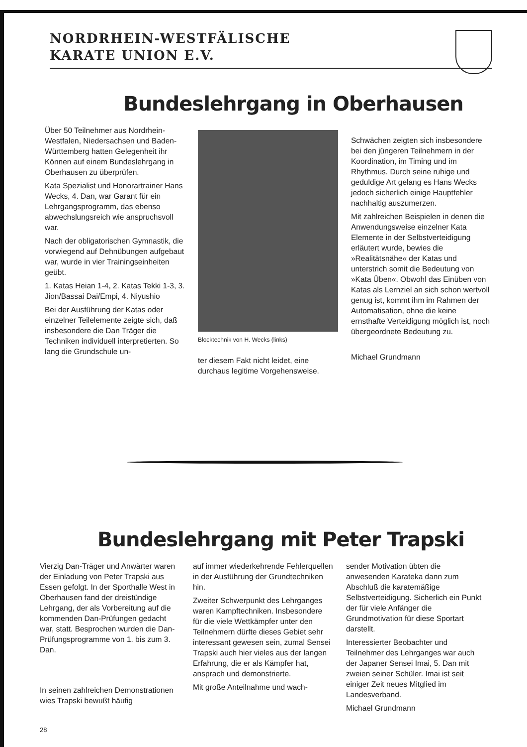NORDRHEIN-WESTFÄLISCHE
KARATE UNION E.V.
Bundeslehrgang in Oberhausen
Über 50 Teilnehmer aus Nordrhein-Westfalen, Niedersachsen und Baden-Württemberg hatten Gelegenheit ihr Können auf einem Bundeslehrgang in Oberhausen zu überprüfen.
Kata Spezialist und Honorartrainer Hans Wecks, 4. Dan, war Garant für ein Lehrgangsprogramm, das ebenso abwechslungsreich wie anspruchsvoll war.
Nach der obligatorischen Gymnastik, die vorwiegend auf Dehnübungen aufgebaut war, wurde in vier Trainingseinheiten geübt.
1. Katas Heian 1-4, 2. Katas Tekki 1-3, 3. Jion/Bassai Dai/Empi, 4. Niyushio
Bei der Ausführung der Katas oder einzelner Teilelemente zeigte sich, daß insbesondere die Dan Träger die Techniken individuell interpretierten. So lang die Grundschule un-
Blocktechnik von H. Wecks (links)
ter diesem Fakt nicht leidet, eine durchaus legitime Vorgehensweise.
Schwächen zeigten sich insbesondere bei den jüngeren Teilnehmern in der Koordination, im Timing und im Rhythmus. Durch seine ruhige und geduldige Art gelang es Hans Wecks jedoch sicherlich einige Hauptfehler nachhaltig auszumerzen.
Mit zahlreichen Beispielen in denen die Anwendungsweise einzelner Kata Elemente in der Selbstverteidigung erläutert wurde, bewies die »Realitätsnähe« der Katas und unterstrich somit die Bedeutung von »Kata Üben«. Obwohl das Einüben von Katas als Lernziel an sich schon wertvoll genug ist, kommt ihm im Rahmen der Automatisation, ohne die keine ernsthafte Verteidigung möglich ist, noch übergeordnete Bedeutung zu.
Michael Grundmann
Bundeslehrgang mit Peter Trapski
Vierzig Dan-Träger und Anwärter waren der Einladung von Peter Trapski aus Essen gefolgt. In der Sporthalle West in Oberhausen fand der dreistündige Lehrgang, der als Vorbereitung auf die kommenden Dan-Prüfungen gedacht war, statt. Besprochen wurden die Dan-Prüfungsprogramme von 1. bis zum 3. Dan.
In seinen zahlreichen Demonstrationen wies Trapski bewußt häufig
auf immer wiederkehrende Fehlerquellen in der Ausführung der Grundtechniken hin.
Zweiter Schwerpunkt des Lehrganges waren Kampftechniken. Insbesondere für die viele Wettkämpfer unter den Teilnehmern dürfte dieses Gebiet sehr interessant gewesen sein, zumal Sensei Trapski auch hier vieles aus der langen Erfahrung, die er als Kämpfer hat, ansprach und demonstrierte.
Mit große Anteilnahme und wach-
sender Motivation übten die anwesenden Karateka dann zum Abschluß die karatemäßige Selbstverteidigung. Sicherlich ein Punkt der für viele Anfänger die Grundmotivation für diese Sportart darstellt.
Interessierter Beobachter und Teilnehmer des Lehrganges war auch der Japaner Sensei Imai, 5. Dan mit zweien seiner Schüler. Imai ist seit einiger Zeit neues Mitglied im Landesverband.
Michael Grundmann
28